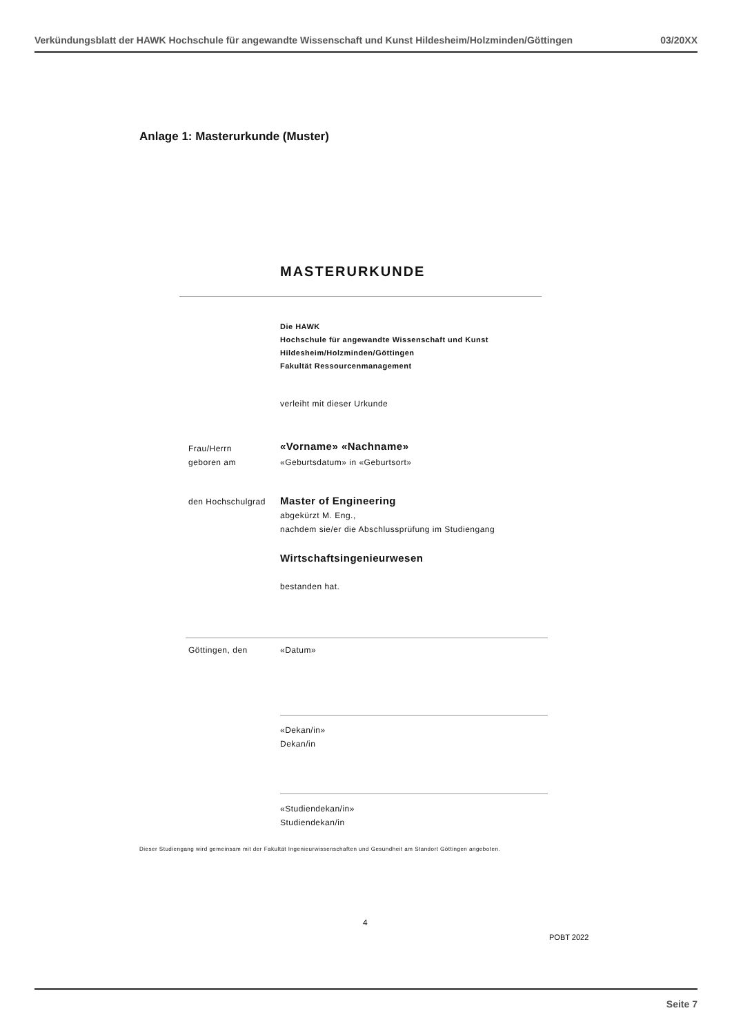Verkündungsblatt der HAWK Hochschule für angewandte Wissenschaft und Kunst Hildesheim/Holzminden/Göttingen 03/20XX
Anlage 1: Masterurkunde (Muster)
MASTERURKUNDE
Die HAWK
Hochschule für angewandte Wissenschaft und Kunst
Hildesheim/Holzminden/Göttingen
Fakultät Ressourcenmanagement
verleiht mit dieser Urkunde
Frau/Herrn
geboren am
«Vorname» «Nachname»
«Geburtsdatum» in «Geburtsort»
den Hochschulgrad
Master of Engineering
abgekürzt M. Eng.,
nachdem sie/er die Abschlussprüfung im Studiengang
Wirtschaftsingenieurwesen
bestanden hat.
Göttingen, den «Datum»
«Dekan/in»
Dekan/in
«Studiendekan/in»
Studiendekan/in
Dieser Studiengang wird gemeinsam mit der Fakultät Ingenieurwissenschaften und Gesundheit am Standort Göttingen angeboten.
4
POBT 2022
Seite 7